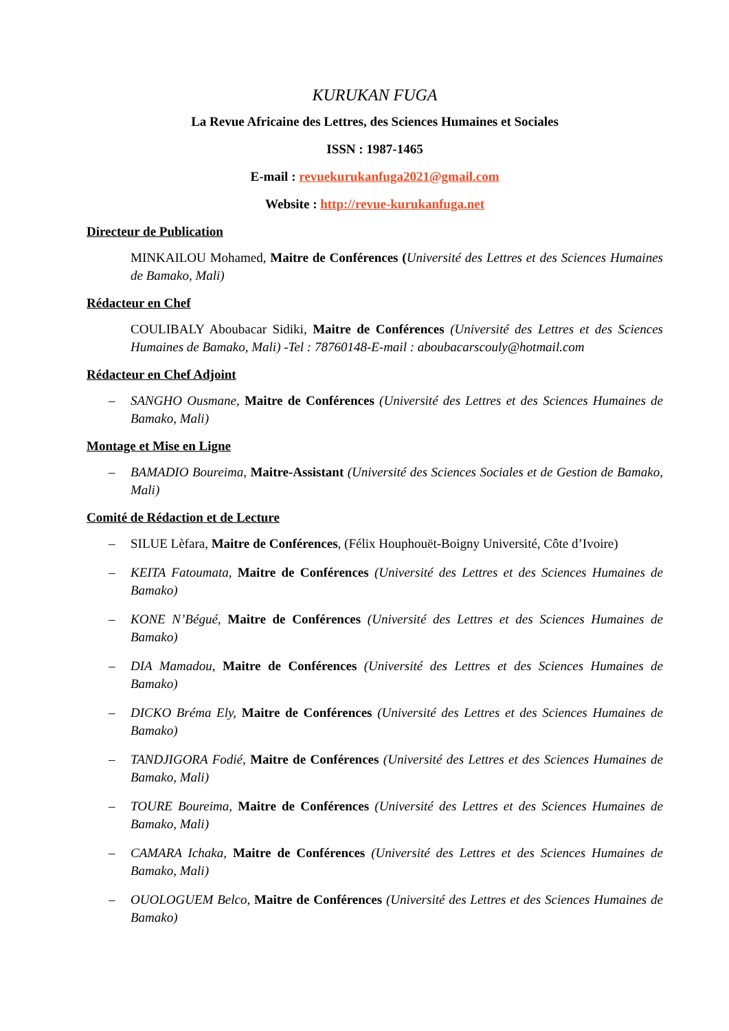KURUKAN FUGA
La Revue Africaine des Lettres, des Sciences Humaines et Sociales
ISSN : 1987-1465
E-mail : revuekurukanfuga2021@gmail.com
Website : http://revue-kurukanfuga.net
Directeur de Publication
MINKAILOU Mohamed, Maitre de Conférences (Université des Lettres et des Sciences Humaines de Bamako, Mali)
Rédacteur en Chef
COULIBALY Aboubacar Sidiki, Maitre de Conférences (Université des Lettres et des Sciences Humaines de Bamako, Mali) -Tel : 78760148-E-mail : aboubacarscouly@hotmail.com
Rédacteur en Chef Adjoint
– SANGHO Ousmane, Maitre de Conférences (Université des Lettres et des Sciences Humaines de Bamako, Mali)
Montage et Mise en Ligne
– BAMADIO Boureima, Maitre-Assistant (Université des Sciences Sociales et de Gestion de Bamako, Mali)
Comité de Rédaction et de Lecture
– SILUE Lèfara, Maitre de Conférences, (Félix Houphouët-Boigny Université, Côte d’Ivoire)
– KEITA Fatoumata, Maitre de Conférences (Université des Lettres et des Sciences Humaines de Bamako)
– KONE N’Bégué, Maitre de Conférences (Université des Lettres et des Sciences Humaines de Bamako)
– DIA Mamadou, Maitre de Conférences (Université des Lettres et des Sciences Humaines de Bamako)
– DICKO Bréma Ely, Maitre de Conférences (Université des Lettres et des Sciences Humaines de Bamako)
– TANDJIGORA Fodié, Maitre de Conférences (Université des Lettres et des Sciences Humaines de Bamako, Mali)
– TOURE Boureima, Maitre de Conférences (Université des Lettres et des Sciences Humaines de Bamako, Mali)
– CAMARA Ichaka, Maitre de Conférences (Université des Lettres et des Sciences Humaines de Bamako, Mali)
– OUOLOGUEM Belco, Maitre de Conférences (Université des Lettres et des Sciences Humaines de Bamako)